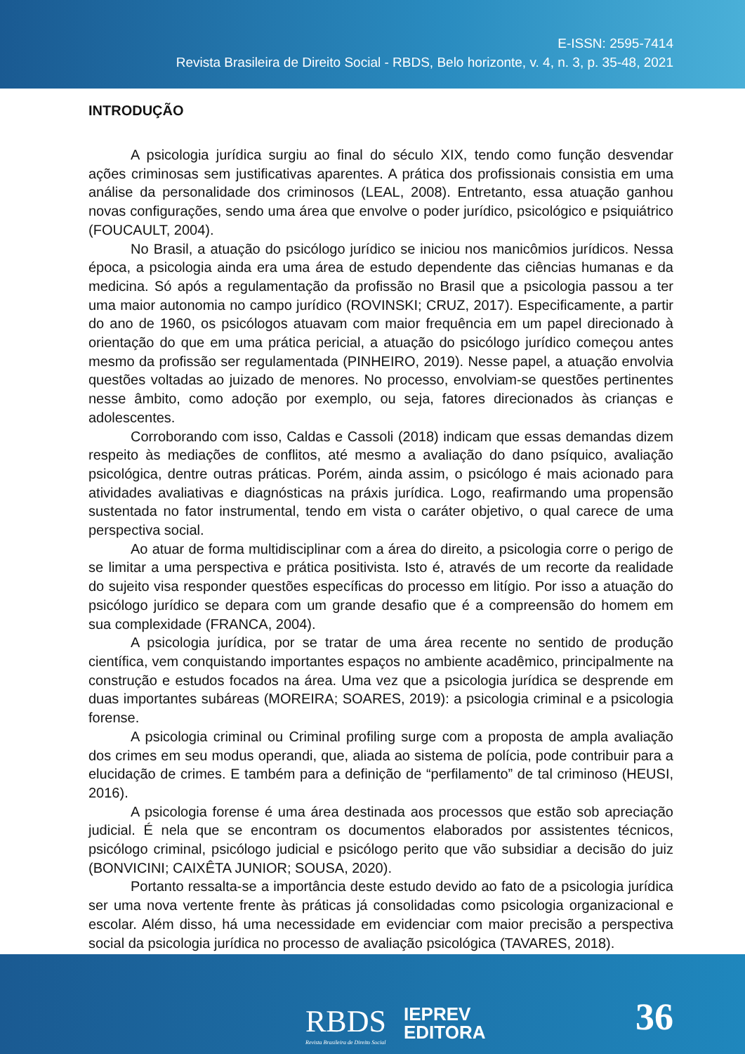E-ISSN: 2595-7414
Revista Brasileira de Direito Social - RBDS, Belo horizonte, v. 4, n. 3, p. 35-48, 2021
INTRODUÇÃO
A psicologia jurídica surgiu ao final do século XIX, tendo como função desvendar ações criminosas sem justificativas aparentes. A prática dos profissionais consistia em uma análise da personalidade dos criminosos (LEAL, 2008). Entretanto, essa atuação ganhou novas configurações, sendo uma área que envolve o poder jurídico, psicológico e psiquiátrico (FOUCAULT, 2004).
No Brasil, a atuação do psicólogo jurídico se iniciou nos manicômios jurídicos. Nessa época, a psicologia ainda era uma área de estudo dependente das ciências humanas e da medicina. Só após a regulamentação da profissão no Brasil que a psicologia passou a ter uma maior autonomia no campo jurídico (ROVINSKI; CRUZ, 2017). Especificamente, a partir do ano de 1960, os psicólogos atuavam com maior frequência em um papel direcionado à orientação do que em uma prática pericial, a atuação do psicólogo jurídico começou antes mesmo da profissão ser regulamentada (PINHEIRO, 2019). Nesse papel, a atuação envolvia questões voltadas ao juizado de menores. No processo, envolviam-se questões pertinentes nesse âmbito, como adoção por exemplo, ou seja, fatores direcionados às crianças e adolescentes.
Corroborando com isso, Caldas e Cassoli (2018) indicam que essas demandas dizem respeito às mediações de conflitos, até mesmo a avaliação do dano psíquico, avaliação psicológica, dentre outras práticas. Porém, ainda assim, o psicólogo é mais acionado para atividades avaliativas e diagnósticas na práxis jurídica. Logo, reafirmando uma propensão sustentada no fator instrumental, tendo em vista o caráter objetivo, o qual carece de uma perspectiva social.
Ao atuar de forma multidisciplinar com a área do direito, a psicologia corre o perigo de se limitar a uma perspectiva e prática positivista. Isto é, através de um recorte da realidade do sujeito visa responder questões específicas do processo em litígio. Por isso a atuação do psicólogo jurídico se depara com um grande desafio que é a compreensão do homem em sua complexidade (FRANCA, 2004).
A psicologia jurídica, por se tratar de uma área recente no sentido de produção científica, vem conquistando importantes espaços no ambiente acadêmico, principalmente na construção e estudos focados na área. Uma vez que a psicologia jurídica se desprende em duas importantes subáreas (MOREIRA; SOARES, 2019): a psicologia criminal e a psicologia forense.
A psicologia criminal ou Criminal profiling surge com a proposta de ampla avaliação dos crimes em seu modus operandi, que, aliada ao sistema de polícia, pode contribuir para a elucidação de crimes. E também para a definição de “perfilamento” de tal criminoso (HEUSI, 2016).
A psicologia forense é uma área destinada aos processos que estão sob apreciação judicial. É nela que se encontram os documentos elaborados por assistentes técnicos, psicólogo criminal, psicólogo judicial e psicólogo perito que vão subsidiar a decisão do juiz (BONVICINI; CAIXÊTA JUNIOR; SOUSA, 2020).
Portanto ressalta-se a importância deste estudo devido ao fato de a psicologia jurídica ser uma nova vertente frente às práticas já consolidadas como psicologia organizacional e escolar. Além disso, há uma necessidade em evidenciar com maior precisão a perspectiva social da psicologia jurídica no processo de avaliação psicológica (TAVARES, 2018).
RBDS
Revista Brasileira de Direito Social
IEPREV
EDITORA
36